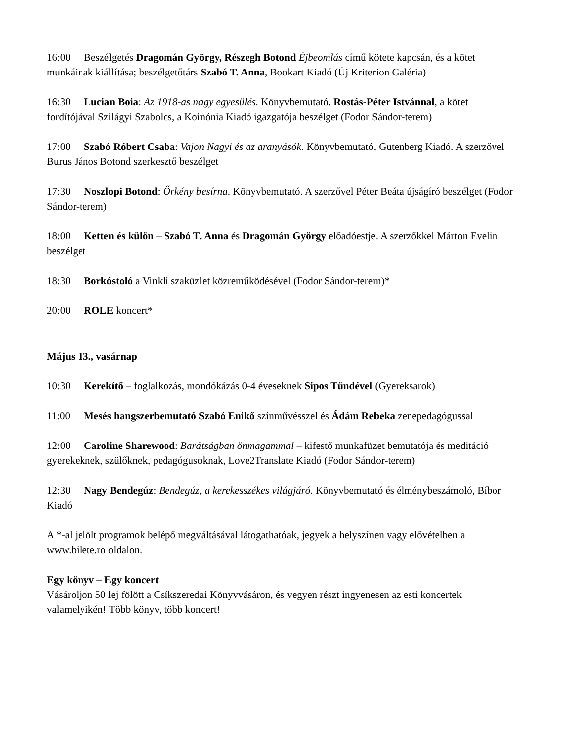16:00 Beszélgetés Dragomán György, Részegh Botond Éjbeomlás című kötete kapcsán, és a kötet munkáinak kiállítása; beszélgetőtárs Szabó T. Anna, Bookart Kiadó (Új Kriterion Galéria)
16:30 Lucian Boia: Az 1918-as nagy egyesülés. Könyvbemutató. Rostás-Péter Istvánnal, a kötet fordítójával Szilágyi Szabolcs, a Koinónia Kiadó igazgatója beszélget (Fodor Sándor-terem)
17:00 Szabó Róbert Csaba: Vajon Nagyi és az aranyásók. Könyvbemutató, Gutenberg Kiadó. A szerzővel Burus János Botond szerkesztő beszélget
17:30 Noszlopi Botond: Őrkény besírna. Könyvbemutató. A szerzővel Péter Beáta újságíró beszélget (Fodor Sándor-terem)
18:00 Ketten és külön – Szabó T. Anna és Dragomán György előadóestje. A szerzőkkel Márton Evelin beszélget
18:30 Borkóstoló a Vinkli szaküzlet közreműködésével (Fodor Sándor-terem)*
20:00 ROLE koncert*
Május 13., vasárnap
10:30 Kerekítő – foglalkozás, mondókázás 0-4 éveseknek Sipos Tündével (Gyereksarok)
11:00 Mesés hangszerbemutató Szabó Enikő színművésszel és Ádám Rebeka zenepedagógussal
12:00 Caroline Sharewood: Barátságban önmagammal – kifestő munkafüzet bemutatója és meditáció gyerekeknek, szülőknek, pedagógusoknak, Love2Translate Kiadó (Fodor Sándor-terem)
12:30 Nagy Bendegúz: Bendegúz, a kerekesszékes világjáró. Könyvbemutató és élménybeszámoló, Bíbor Kiadó
A *-al jelölt programok belépő megváltásával látogathatóak, jegyek a helyszínen vagy elővételben a www.bilete.ro oldalon.
Egy könyv – Egy koncert
Vásároljon 50 lej fölött a Csíkszeredai Könyvvásáron, és vegyen részt ingyenesen az esti koncertek valamelyikén! Több könyv, több koncert!